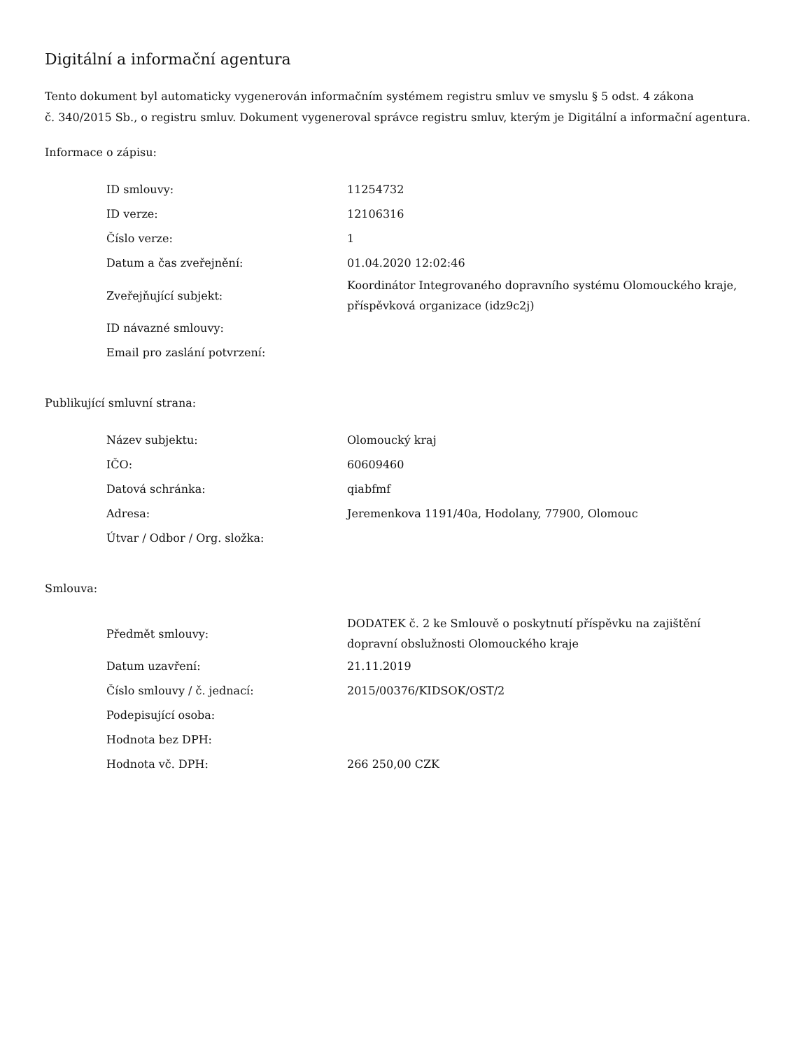Digitální a informační agentura
Tento dokument byl automaticky vygenerován informačním systémem registru smluv ve smyslu § 5 odst. 4 zákona
č. 340/2015 Sb., o registru smluv. Dokument vygeneroval správce registru smluv, kterým je Digitální a informační agentura.
Informace o zápisu:
| ID smlouvy: | 11254732 |
| ID verze: | 12106316 |
| Číslo verze: | 1 |
| Datum a čas zveřejnění: | 01.04.2020 12:02:46 |
| Zveřejňující subjekt: | Koordinátor Integrovaného dopravního systému Olomouckého kraje, příspěvková organizace (idz9c2j) |
| ID návazné smlouvy: | |
| Email pro zaslání potvrzení: | |
Publikující smluvní strana:
| Název subjektu: | Olomoucký kraj |
| IČO: | 60609460 |
| Datová schránka: | qiabfmf |
| Adresa: | Jeremenkova 1191/40a, Hodolany, 77900, Olomouc |
| Útvar / Odbor / Org. složka: | |
Smlouva:
| Předmět smlouvy: | DODATEK č. 2 ke Smlouvě o poskytnutí příspěvku na zajištění dopravní obslužnosti Olomouckého kraje |
| Datum uzavření: | 21.11.2019 |
| Číslo smlouvy / č. jednací: | 2015/00376/KIDSOK/OST/2 |
| Podepisující osoba: | |
| Hodnota bez DPH: | |
| Hodnota vč. DPH: | 266 250,00 CZK |